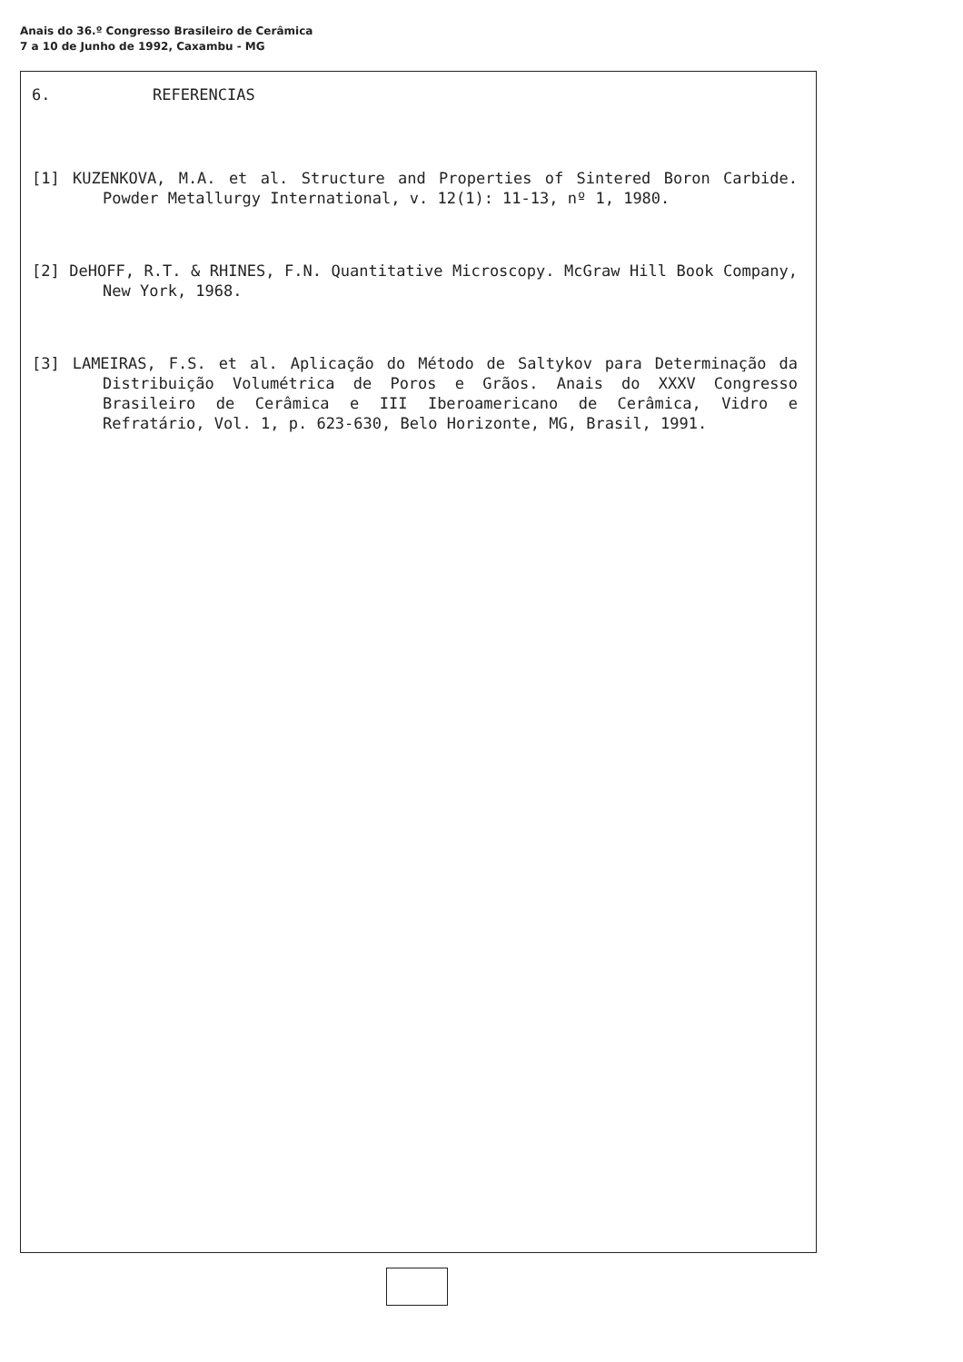Anais do 36.º Congresso Brasileiro de Cerâmica
7 a 10 de Junho de 1992, Caxambu - MG
6. REFERENCIAS
[1] KUZENKOVA, M.A. et al. Structure and Properties of Sintered Boron Carbide. Powder Metallurgy International, v. 12(1): 11-13, nº 1, 1980.
[2] DeHOFF, R.T. & RHINES, F.N. Quantitative Microscopy. McGraw Hill Book Company, New York, 1968.
[3] LAMEIRAS, F.S. et al. Aplicação do Método de Saltykov para Determinação da Distribuição Volumétrica de Poros e Grãos. Anais do XXXV Congresso Brasileiro de Cerâmica e III Iberoamericano de Cerâmica, Vidro e Refratário, Vol. 1, p. 623-630, Belo Horizonte, MG, Brasil, 1991.